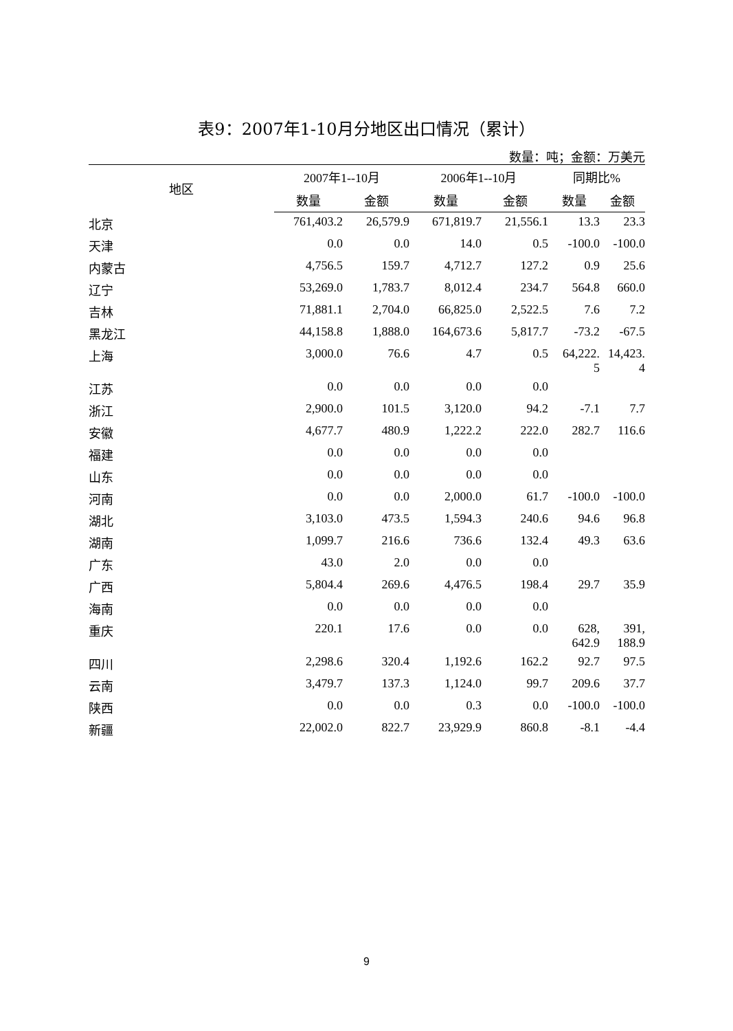表9：2007年1-10月分地区出口情况（累计）
数量：吨；金额：万美元
| 地区 | 2007年1--10月 | | 2006年1--10月 | | 同期比% | |
| --- | --- | --- | --- | --- | --- | --- |
| | 数量 | 金额 | 数量 | 金额 | 数量 | 金额 |
| 北京 | 761,403.2 | 26,579.9 | 671,819.7 | 21,556.1 | 13.3 | 23.3 |
| 天津 | 0.0 | 0.0 | 14.0 | 0.5 | -100.0 | -100.0 |
| 内蒙古 | 4,756.5 | 159.7 | 4,712.7 | 127.2 | 0.9 | 25.6 |
| 辽宁 | 53,269.0 | 1,783.7 | 8,012.4 | 234.7 | 564.8 | 660.0 |
| 吉林 | 71,881.1 | 2,704.0 | 66,825.0 | 2,522.5 | 7.6 | 7.2 |
| 黑龙江 | 44,158.8 | 1,888.0 | 164,673.6 | 5,817.7 | -73.2 | -67.5 |
| 上海 | 3,000.0 | 76.6 | 4.7 | 0.5 | 64,222. 5 | 14,423. 4 |
| 江苏 | 0.0 | 0.0 | 0.0 | 0.0 | | |
| 浙江 | 2,900.0 | 101.5 | 3,120.0 | 94.2 | -7.1 | 7.7 |
| 安徽 | 4,677.7 | 480.9 | 1,222.2 | 222.0 | 282.7 | 116.6 |
| 福建 | 0.0 | 0.0 | 0.0 | 0.0 | | |
| 山东 | 0.0 | 0.0 | 0.0 | 0.0 | | |
| 河南 | 0.0 | 0.0 | 2,000.0 | 61.7 | -100.0 | -100.0 |
| 湖北 | 3,103.0 | 473.5 | 1,594.3 | 240.6 | 94.6 | 96.8 |
| 湖南 | 1,099.7 | 216.6 | 736.6 | 132.4 | 49.3 | 63.6 |
| 广东 | 43.0 | 2.0 | 0.0 | 0.0 | | |
| 广西 | 5,804.4 | 269.6 | 4,476.5 | 198.4 | 29.7 | 35.9 |
| 海南 | 0.0 | 0.0 | 0.0 | 0.0 | | |
| 重庆 | 220.1 | 17.6 | 0.0 | 0.0 | 628, 642.9 | 391, 188.9 |
| 四川 | 2,298.6 | 320.4 | 1,192.6 | 162.2 | 92.7 | 97.5 |
| 云南 | 3,479.7 | 137.3 | 1,124.0 | 99.7 | 209.6 | 37.7 |
| 陕西 | 0.0 | 0.0 | 0.3 | 0.0 | -100.0 | -100.0 |
| 新疆 | 22,002.0 | 822.7 | 23,929.9 | 860.8 | -8.1 | -4.4 |
9